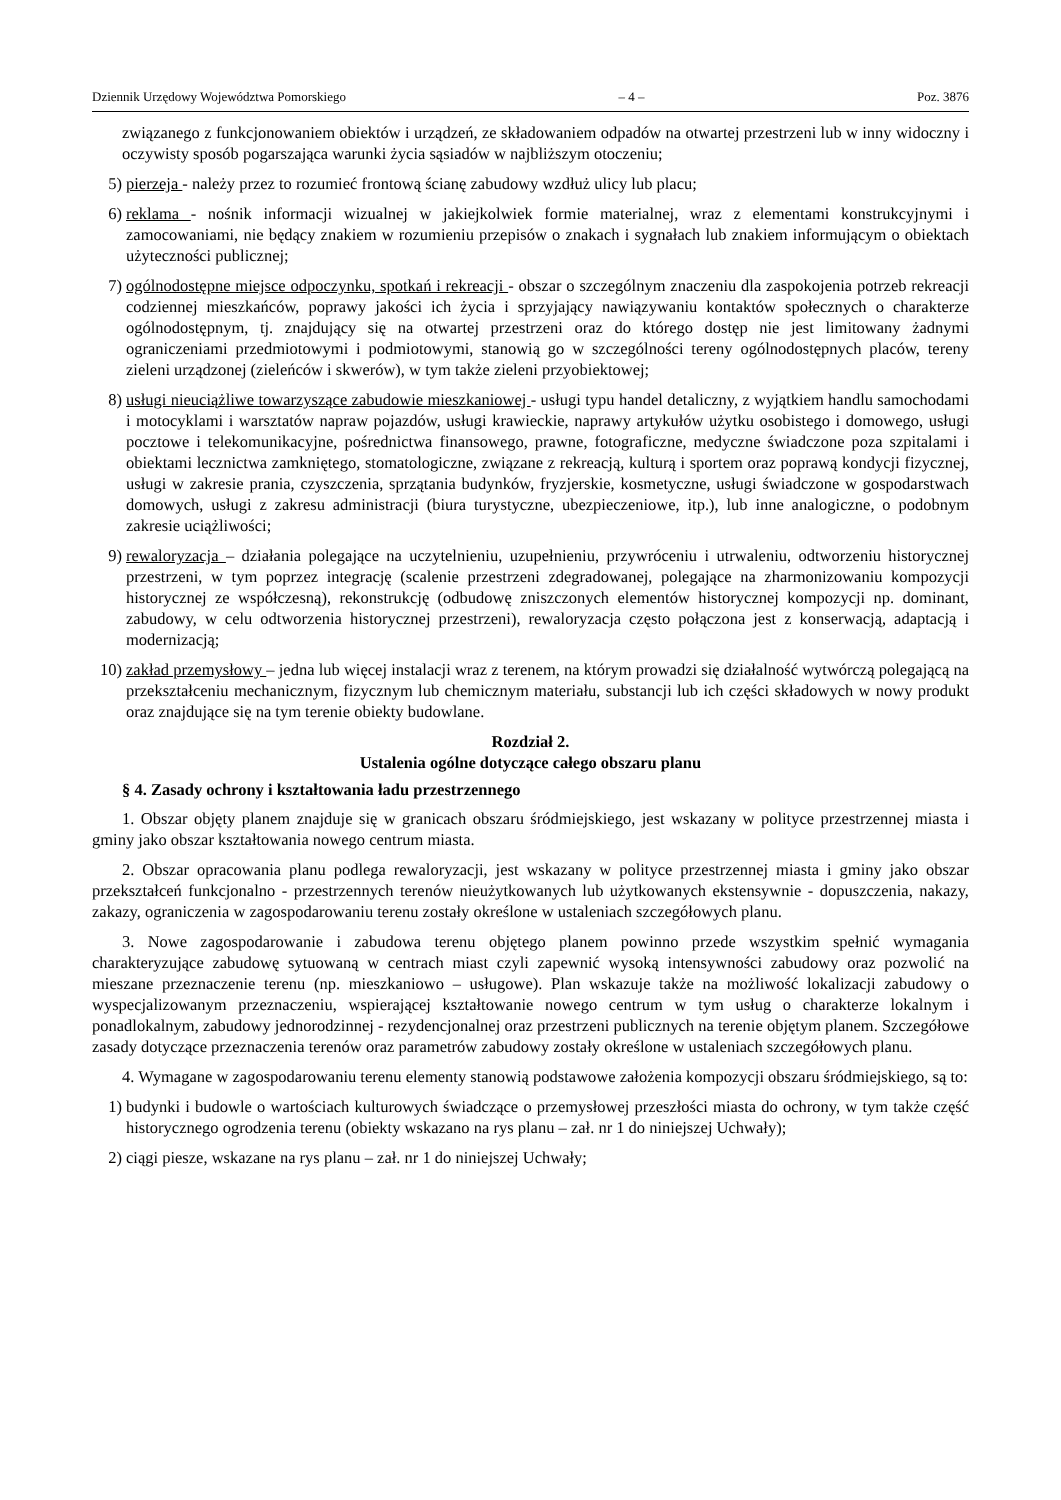Dziennik Urzędowy Województwa Pomorskiego – 4 – Poz. 3876
związanego z funkcjonowaniem obiektów i urządzeń, ze składowaniem odpadów na otwartej przestrzeni lub w inny widoczny i oczywisty sposób pogarszająca warunki życia sąsiadów w najbliższym otoczeniu;
5) pierzeja - należy przez to rozumieć frontową ścianę zabudowy wzdłuż ulicy lub placu;
6) reklama - nośnik informacji wizualnej w jakiejkolwiek formie materialnej, wraz z elementami konstrukcyjnymi i zamocowaniami, nie będący znakiem w rozumieniu przepisów o znakach i sygnałach lub znakiem informującym o obiektach użyteczności publicznej;
7) ogólnodostępne miejsce odpoczynku, spotkań i rekreacji - obszar o szczególnym znaczeniu dla zaspokojenia potrzeb rekreacji codziennej mieszkańców, poprawy jakości ich życia i sprzyjający nawiązywaniu kontaktów społecznych o charakterze ogólnodostępnym, tj. znajdujący się na otwartej przestrzeni oraz do którego dostęp nie jest limitowany żadnymi ograniczeniami przedmiotowymi i podmiotowymi, stanowią go w szczególności tereny ogólnodostępnych placów, tereny zieleni urządzonej (zieleńców i skwerów), w tym także zieleni przyobiektowej;
8) usługi nieuciążliwe towarzyszące zabudowie mieszkaniowej - usługi typu handel detaliczny, z wyjątkiem handlu samochodami i motocyklami i warsztatów napraw pojazdów, usługi krawieckie, naprawy artykułów użytku osobistego i domowego, usługi pocztowe i telekomunikacyjne, pośrednictwa finansowego, prawne, fotograficzne, medyczne świadczone poza szpitalami i obiektami lecznictwa zamkniętego, stomatologiczne, związane z rekreacją, kulturą i sportem oraz poprawą kondycji fizycznej, usługi w zakresie prania, czyszczenia, sprzątania budynków, fryzjerskie, kosmetyczne, usługi świadczone w gospodarstwach domowych, usługi z zakresu administracji (biura turystyczne, ubezpieczeniowe, itp.), lub inne analogiczne, o podobnym zakresie uciążliwości;
9) rewaloryzacja – działania polegające na uczytelnieniu, uzupełnieniu, przywróceniu i utrwaleniu, odtworzeniu historycznej przestrzeni, w tym poprzez integrację (scalenie przestrzeni zdegradowanej, polegające na zharmonizowaniu kompozycji historycznej ze współczesną), rekonstrukcję (odbudowę zniszczonych elementów historycznej kompozycji np. dominant, zabudowy, w celu odtworzenia historycznej przestrzeni), rewaloryzacja często połączona jest z konserwacją, adaptacją i modernizacją;
10) zakład przemysłowy – jedna lub więcej instalacji wraz z terenem, na którym prowadzi się działalność wytwórczą polegającą na przekształceniu mechanicznym, fizycznym lub chemicznym materiału, substancji lub ich części składowych w nowy produkt oraz znajdujące się na tym terenie obiekty budowlane.
Rozdział 2.
Ustalenia ogólne dotyczące całego obszaru planu
§ 4. Zasady ochrony i kształtowania ładu przestrzennego
1. Obszar objęty planem znajduje się w granicach obszaru śródmiejskiego, jest wskazany w polityce przestrzennej miasta i gminy jako obszar kształtowania nowego centrum miasta.
2. Obszar opracowania planu podlega rewaloryzacji, jest wskazany w polityce przestrzennej miasta i gminy jako obszar przekształceń funkcjonalno - przestrzennych terenów nieużytkowanych lub użytkowanych ekstensywnie - dopuszczenia, nakazy, zakazy, ograniczenia w zagospodarowaniu terenu zostały określone w ustaleniach szczegółowych planu.
3. Nowe zagospodarowanie i zabudowa terenu objętego planem powinno przede wszystkim spełnić wymagania charakteryzujące zabudowę sytuowaną w centrach miast czyli zapewnić wysoką intensywności zabudowy oraz pozwolić na mieszane przeznaczenie terenu (np. mieszkaniowo – usługowe). Plan wskazuje także na możliwość lokalizacji zabudowy o wyspecjalizowanym przeznaczeniu, wspierającej kształtowanie nowego centrum w tym usług o charakterze lokalnym i ponadlokalnym, zabudowy jednorodzinnej - rezydencjonalnej oraz przestrzeni publicznych na terenie objętym planem. Szczegółowe zasady dotyczące przeznaczenia terenów oraz parametrów zabudowy zostały określone w ustaleniach szczegółowych planu.
4. Wymagane w zagospodarowaniu terenu elementy stanowią podstawowe założenia kompozycji obszaru śródmiejskiego, są to:
1) budynki i budowle o wartościach kulturowych świadczące o przemysłowej przeszłości miasta do ochrony, w tym także część historycznego ogrodzenia terenu (obiekty wskazano na rys planu – zał. nr 1 do niniejszej Uchwały);
2) ciągi piesze, wskazane na rys planu – zał. nr 1 do niniejszej Uchwały;